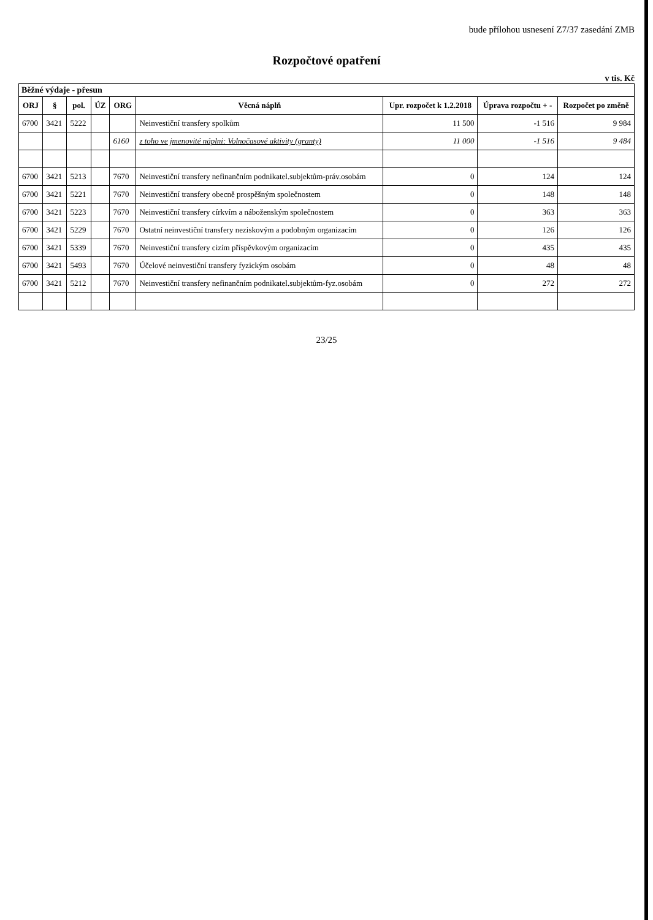bude přílohou usnesení Z7/37 zasedání ZMB
Rozpočtové opatření
v tis. Kč
Běžné výdaje - přesun
| ORJ | § | pol. | ÚZ | ORG | Věcná náplň | Upr. rozpočet k 1.2.2018 | Úprava rozpočtu + - | Rozpočet po změně |
| --- | --- | --- | --- | --- | --- | --- | --- | --- |
| 6700 | 3421 | 5222 | | | Neinvestiční transfery spolkům | 11 500 | -1 516 | 9 984 |
| | | | | 6160 | z toho ve jmenovité náplni: Volnočasové aktivity (granty) | 11 000 | -1 516 | 9 484 |
| 6700 | 3421 | 5213 | | 7670 | Neinvestiční transfery nefinančním podnikatel.subjektům-práv.osobám | 0 | 124 | 124 |
| 6700 | 3421 | 5221 | | 7670 | Neinvestiční transfery obecně prospěšným společnostem | 0 | 148 | 148 |
| 6700 | 3421 | 5223 | | 7670 | Neinvestiční transfery církvím a náboženským společnostem | 0 | 363 | 363 |
| 6700 | 3421 | 5229 | | 7670 | Ostatní neinvestiční transfery neziskovým a podobným organizacím | 0 | 126 | 126 |
| 6700 | 3421 | 5339 | | 7670 | Neinvestiční transfery cizím příspěvkovým organizacím | 0 | 435 | 435 |
| 6700 | 3421 | 5493 | | 7670 | Účelové neinvestiční transfery fyzickým osobám | 0 | 48 | 48 |
| 6700 | 3421 | 5212 | | 7670 | Neinvestiční transfery nefinančním podnikatel.subjektům-fyz.osobám | 0 | 272 | 272 |
23/25